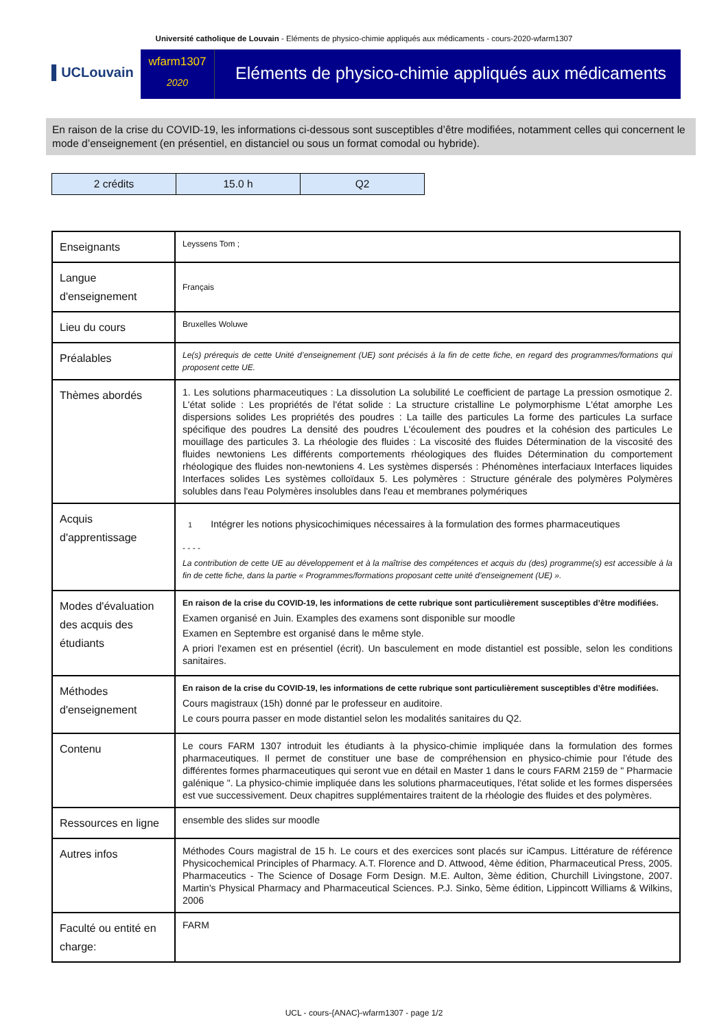Université catholique de Louvain - Eléments de physico-chimie appliqués aux médicaments - cours-2020-wfarm1307
▌UCLouvain
wfarm1307
2020
Eléments de physico-chimie appliqués aux médicaments
En raison de la crise du COVID-19, les informations ci-dessous sont susceptibles d’être modifiées, notamment celles qui concernent le mode d’enseignement (en présentiel, en distanciel ou sous un format comodal ou hybride).
| 2 crédits | 15.0 h | Q2 |
| Enseignants | Leyssens Tom ; |
| Langue d'enseignement | Français |
| Lieu du cours | Bruxelles Woluwe |
| Préalables | Le(s) prérequis de cette Unité d’enseignement (UE) sont précisés à la fin de cette fiche, en regard des programmes/formations qui proposent cette UE. |
| Thèmes abordés | 1. Les solutions pharmaceutiques : La dissolution La solubilité Le coefficient de partage La pression osmotique 2. L'état solide : Les propriétés de l'état solide : La structure cristalline Le polymorphisme L'état amorphe Les dispersions solides Les propriétés des poudres : La taille des particules La forme des particules La surface spécifique des poudres La densité des poudres L'écoulement des poudres et la cohésion des particules Le mouillage des particules 3. La rhéologie des fluides : La viscosité des fluides Détermination de la viscosité des fluides newtoniens Les différents comportements rhéologiques des fluides Détermination du comportement rhéologique des fluides non-newtoniens 4. Les systèmes dispersés : Phénomènes interfaciaux Interfaces liquides Interfaces solides Les systèmes colloïdaux 5. Les polymères : Structure générale des polymères Polymères solubles dans l'eau Polymères insolubles dans l'eau et membranes polymériques |
| Acquis d'apprentissage | 1 Intégrer les notions physicochimiques nécessaires à la formulation des formes pharmaceutiques - - - - La contribution de cette UE au développement et à la maîtrise des compétences et acquis du (des) programme(s) est accessible à la fin de cette fiche, dans la partie « Programmes/formations proposant cette unité d’enseignement (UE) ». |
| Modes d'évaluation des acquis des étudiants | En raison de la crise du COVID-19, les informations de cette rubrique sont particulièrement susceptibles d’être modifiées. Examen organisé en Juin. Examples des examens sont disponible sur moodle Examen en Septembre est organisé dans le même style. A priori l'examen est en présentiel (écrit). Un basculement en mode distantiel est possible, selon les conditions sanitaires. |
| Méthodes d'enseignement | En raison de la crise du COVID-19, les informations de cette rubrique sont particulièrement susceptibles d’être modifiées. Cours magistraux (15h) donné par le professeur en auditoire. Le cours pourra passer en mode distantiel selon les modalités sanitaires du Q2. |
| Contenu | Le cours FARM 1307 introduit les étudiants à la physico-chimie impliquée dans la formulation des formes pharmaceutiques. Il permet de constituer une base de compréhension en physico-chimie pour l'étude des différentes formes pharmaceutiques qui seront vue en détail en Master 1 dans le cours FARM 2159 de " Pharmacie galénique ". La physico-chimie impliquée dans les solutions pharmaceutiques, l'état solide et les formes dispersées est vue successivement. Deux chapitres supplémentaires traitent de la rhéologie des fluides et des polymères. |
| Ressources en ligne | ensemble des slides sur moodle |
| Autres infos | Méthodes Cours magistral de 15 h. Le cours et des exercices sont placés sur iCampus. Littérature de référence Physicochemical Principles of Pharmacy. A.T. Florence and D. Attwood, 4ème édition, Pharmaceutical Press, 2005. Pharmaceutics - The Science of Dosage Form Design. M.E. Aulton, 3ème édition, Churchill Livingstone, 2007. Martin's Physical Pharmacy and Pharmaceutical Sciences. P.J. Sinko, 5ème édition, Lippincott Williams & Wilkins, 2006 |
| Faculté ou entité en charge: | FARM |
UCL - cours-{ANAC}-wfarm1307 - page 1/2